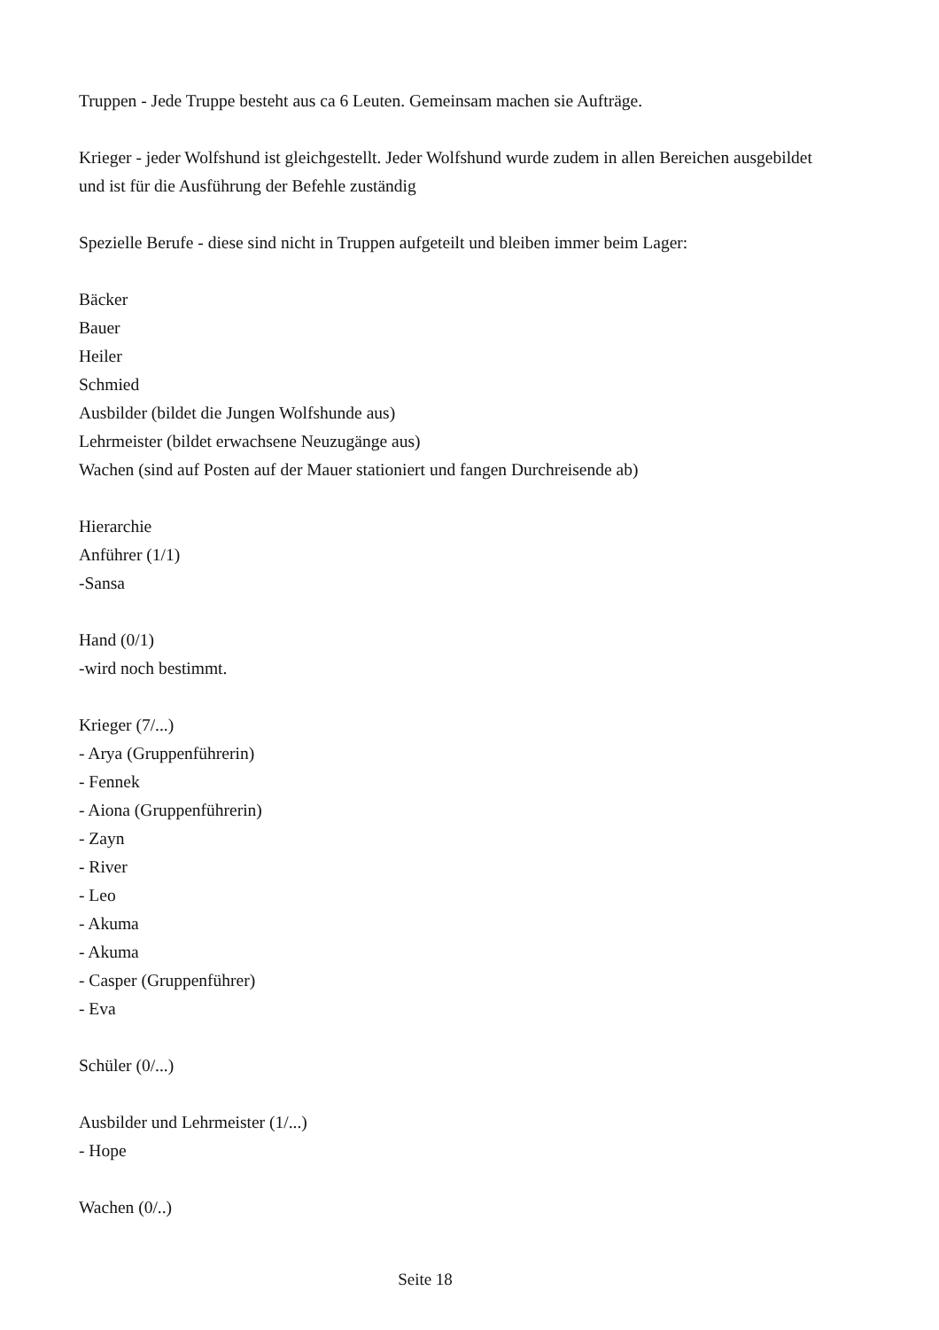Truppen - Jede Truppe besteht aus ca 6 Leuten. Gemeinsam machen sie Aufträge.
Krieger - jeder Wolfshund ist gleichgestellt. Jeder Wolfshund wurde zudem in allen Bereichen ausgebildet und ist für die Ausführung der Befehle zuständig
Spezielle Berufe - diese sind nicht in Truppen aufgeteilt und bleiben immer beim Lager:
Bäcker
Bauer
Heiler
Schmied
Ausbilder (bildet die Jungen Wolfshunde aus)
Lehrmeister (bildet erwachsene Neuzugänge aus)
Wachen (sind auf Posten auf der Mauer stationiert und fangen Durchreisende ab)
Hierarchie
Anführer (1/1)
-Sansa
Hand (0/1)
-wird noch bestimmt.
Krieger (7/...)
- Arya (Gruppenführerin)
- Fennek
- Aiona (Gruppenführerin)
- Zayn
- River
- Leo
- Akuma
- Akuma
- Casper (Gruppenführer)
- Eva
Schüler (0/...)
Ausbilder und Lehrmeister (1/...)
- Hope
Wachen (0/..)
Seite 18